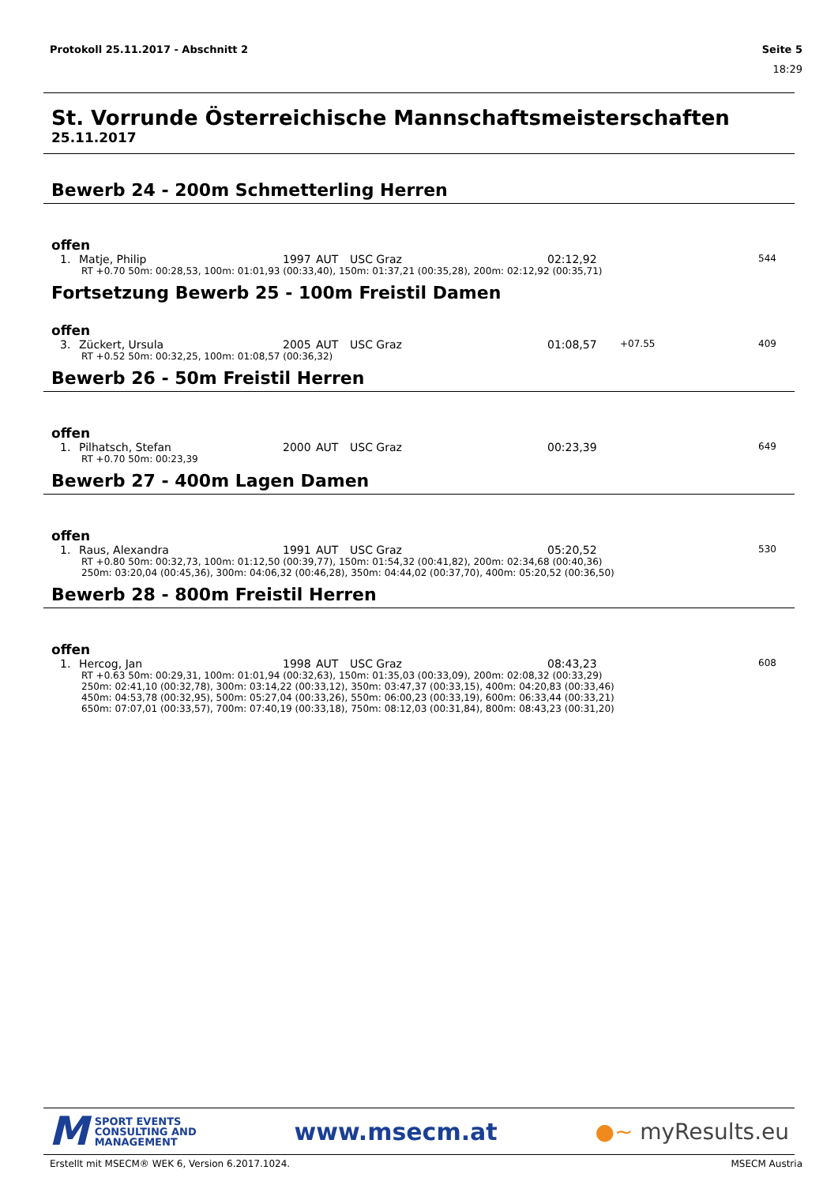Protokoll 25.11.2017 - Abschnitt 2 Seite 5
18:29
St. Vorrunde Österreichische Mannschaftsmeisterschaften
25.11.2017
Bewerb 24 - 200m Schmetterling Herren
offen
| 1. | Matje, Philip | 1997 | AUT | USC Graz | 02:12,92 | | 544 |
| RT +0.70 50m: 00:28,53, 100m: 01:01,93 (00:33,40), 150m: 01:37,21 (00:35,28), 200m: 02:12,92 (00:35,71) | | | | | | | |
Fortsetzung Bewerb 25 - 100m Freistil Damen
offen
| 3. | Zückert, Ursula | 2005 | AUT | USC Graz | 01:08,57 | +07.55 | 409 |
| RT +0.52 50m: 00:32,25, 100m: 01:08,57 (00:36,32) | | | | | | | |
Bewerb 26 - 50m Freistil Herren
offen
| 1. | Pilhatsch, Stefan | 2000 | AUT | USC Graz | 00:23,39 | | 649 |
| RT +0.70 50m: 00:23,39 | | | | | | | |
Bewerb 27 - 400m Lagen Damen
offen
| 1. | Raus, Alexandra | 1991 | AUT | USC Graz | 05:20,52 | | 530 |
| RT +0.80 50m: 00:32,73, 100m: 01:12,50 (00:39,77), 150m: 01:54,32 (00:41,82), 200m: 02:34,68 (00:40,36) 250m: 03:20,04 (00:45,36), 300m: 04:06,32 (00:46,28), 350m: 04:44,02 (00:37,70), 400m: 05:20,52 (00:36,50) | | | | | | | |
Bewerb 28 - 800m Freistil Herren
offen
| 1. | Hercog, Jan | 1998 | AUT | USC Graz | 08:43,23 | | 608 |
| RT +0.63 50m: 00:29,31, 100m: 01:01,94 (00:32,63), 150m: 01:35,03 (00:33,09), 200m: 02:08,32 (00:33,29) 250m: 02:41,10 (00:32,78), 300m: 03:14,22 (00:33,12), 350m: 03:47,37 (00:33,15), 400m: 04:20,83 (00:33,46) 450m: 04:53,78 (00:32,95), 500m: 05:27,04 (00:33,26), 550m: 06:00,23 (00:33,19), 600m: 06:33,44 (00:33,21) 650m: 07:07,01 (00:33,57), 700m: 07:40,19 (00:33,18), 750m: 08:12,03 (00:31,84), 800m: 08:43,23 (00:31,20) | | | | | | | |
M SPORT EVENTS
CONSULTING AND
MANAGEMENT
www.msecm.at ●~ myResults.eu
Erstellt mit MSECM® WEK 6, Version 6.2017.1024. MSECM Austria